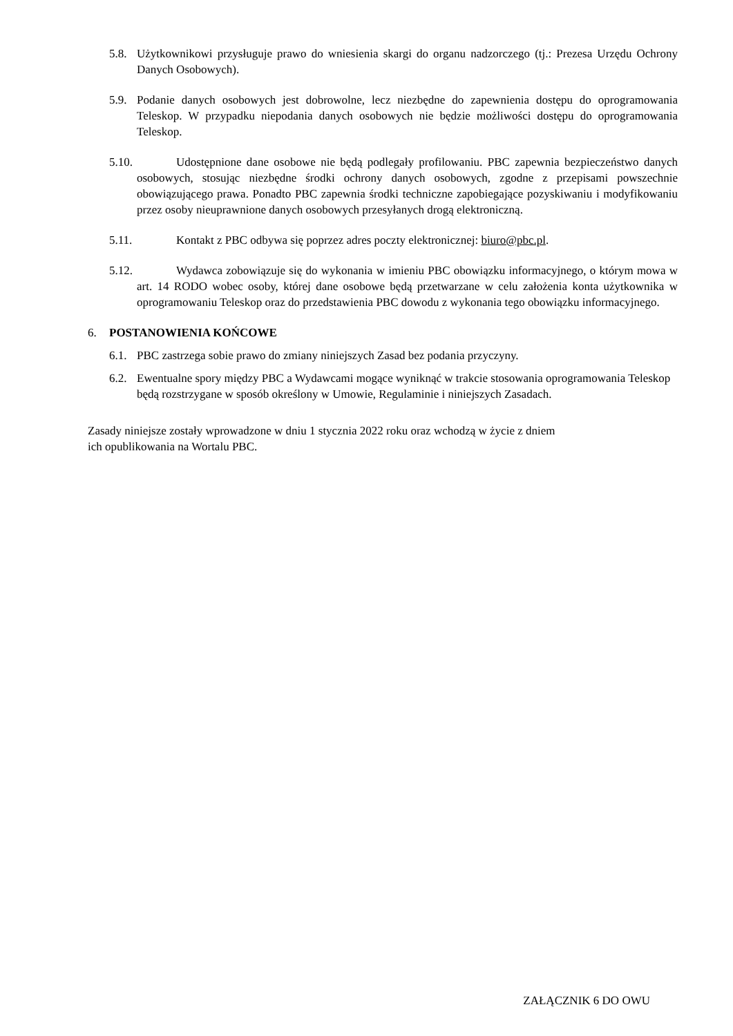5.8. Użytkownikowi przysługuje prawo do wniesienia skargi do organu nadzorczego (tj.: Prezesa Urzędu Ochrony Danych Osobowych).
5.9. Podanie danych osobowych jest dobrowolne, lecz niezbędne do zapewnienia dostępu do oprogramowania Teleskop. W przypadku niepodania danych osobowych nie będzie możliwości dostępu do oprogramowania Teleskop.
5.10. Udostępnione dane osobowe nie będą podlegały profilowaniu. PBC zapewnia bezpieczeństwo danych osobowych, stosując niezbędne środki ochrony danych osobowych, zgodne z przepisami powszechnie obowiązującego prawa. Ponadto PBC zapewnia środki techniczne zapobiegające pozyskiwaniu i modyfikowaniu przez osoby nieuprawnione danych osobowych przesyłanych drogą elektroniczną.
5.11. Kontakt z PBC odbywa się poprzez adres poczty elektronicznej: biuro@pbc.pl.
5.12. Wydawca zobowiązuje się do wykonania w imieniu PBC obowiązku informacyjnego, o którym mowa w art. 14 RODO wobec osoby, której dane osobowe będą przetwarzane w celu założenia konta użytkownika w oprogramowaniu Teleskop oraz do przedstawienia PBC dowodu z wykonania tego obowiązku informacyjnego.
6. POSTANOWIENIA KOŃCOWE
6.1. PBC zastrzega sobie prawo do zmiany niniejszych Zasad bez podania przyczyny.
6.2. Ewentualne spory między PBC a Wydawcami mogące wyniknąć w trakcie stosowania oprogramowania Teleskop będą rozstrzygane w sposób określony w Umowie, Regulaminie i niniejszych Zasadach.
Zasady niniejsze zostały wprowadzone w dniu 1 stycznia 2022 roku oraz wchodzą w życie z dniem
ich opublikowania na Wortalu PBC.
ZAŁĄCZNIK 6 DO OWU